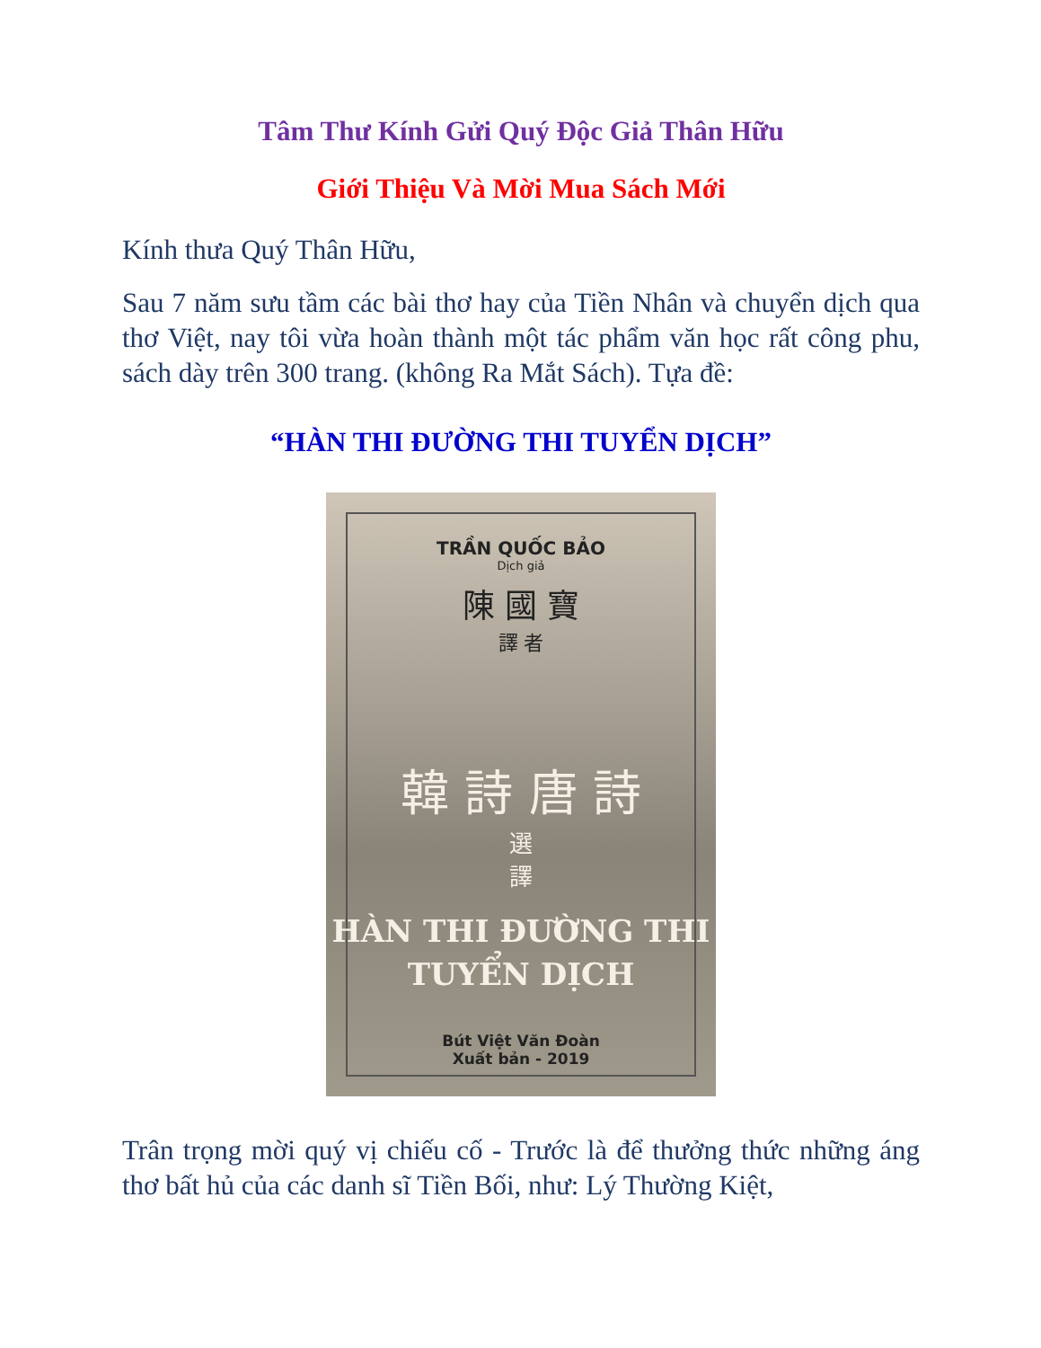Tâm Thư Kính Gửi Quý Độc Giả Thân Hữu
Giới Thiệu Và Mời Mua Sách Mới
Kính thưa Quý Thân Hữu,
Sau 7 năm sưu tầm các bài thơ hay của Tiền Nhân và chuyển dịch qua thơ Việt, nay tôi vừa hoàn thành một tác phẩm văn học rất công phu, sách dày trên 300 trang. (không Ra Mắt Sách). Tựa đề:
“HÀN THI ĐƯỜNG THI TUYỂN DỊCH”
TRẦN QUỐC BẢO
Dịch giả
陳 國 寶
譯 者
韓 詩 唐 詩
選
譯
HÀN THI ĐƯỜNG THI
TUYỂN DỊCH
Bút Việt Văn Đoàn
Xuất bản - 2019
Trân trọng mời quý vị chiếu cố - Trước là để thưởng thức những áng thơ bất hủ của các danh sĩ Tiền Bối, như: Lý Thường Kiệt,